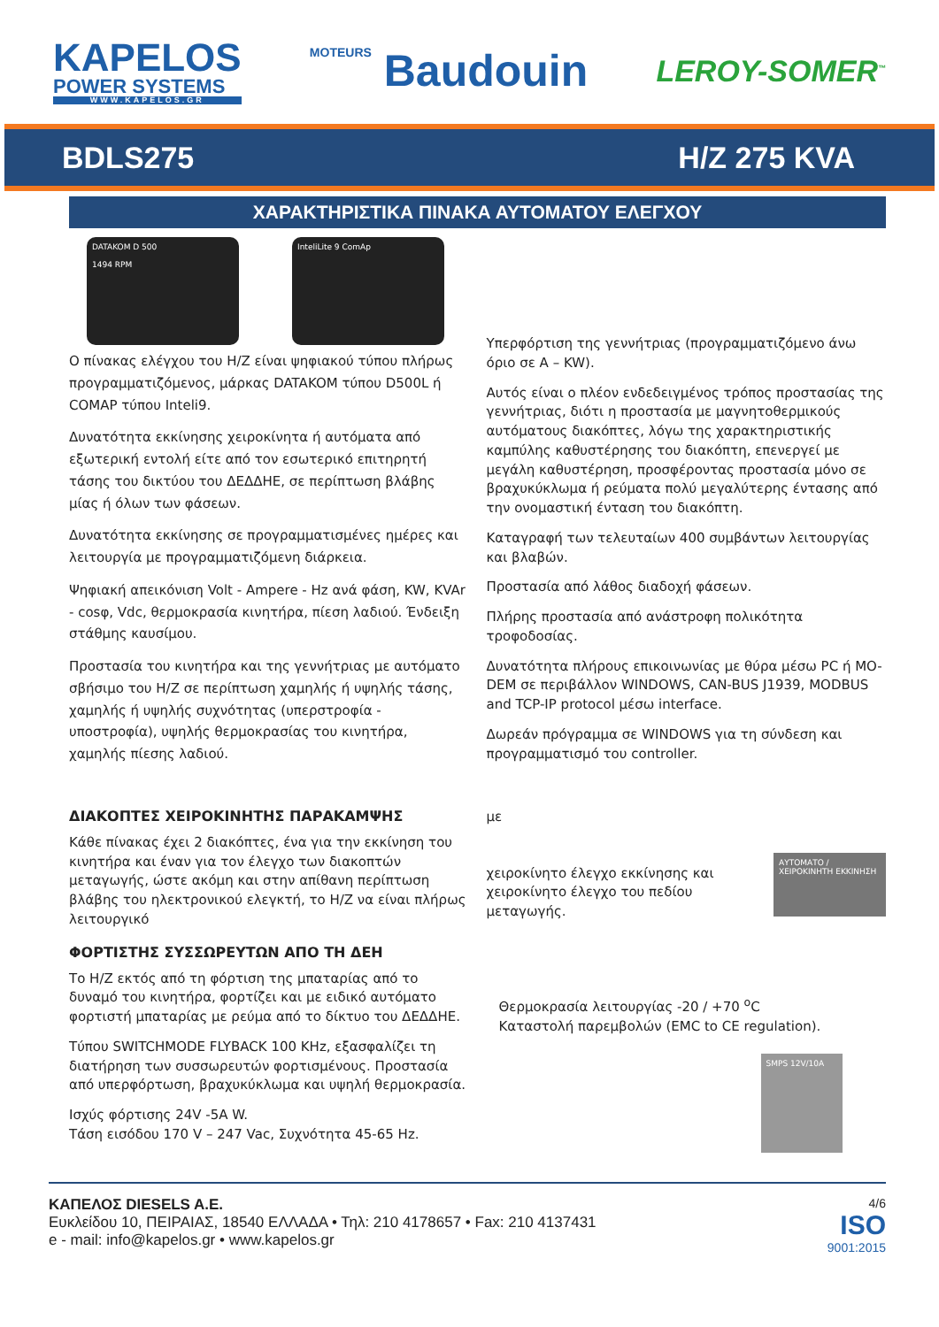KAPELOS
POWER SYSTEMS
WWW.KAPELOS.GR
MOTEURS Baudouin
LEROY-SOMER<sup>™</sup>
BDLS275 H/Z 275 KVA
ΧΑΡΑΚΤΗΡΙΣΤΙΚΑ ΠΙΝΑΚΑ ΑΥΤΟΜΑΤΟΥ ΕΛΕΓΧΟΥ
DATAKOM D 500
1494 RPM
InteliLite 9 ComAp
Ο πίνακας ελέγχου του Η/Ζ είναι ψηφιακού τύπου πλήρως προγραμματιζόμενος, μάρκας DATAKOM τύπου D500L ή COMAP τύπου Inteli9.
Δυνατότητα εκκίνησης χειροκίνητα ή αυτόματα από εξωτερική εντολή είτε από τον εσωτερικό επιτηρητή τάσης του δικτύου του ΔΕΔΔΗΕ, σε περίπτωση βλάβης μίας ή όλων των φάσεων.
Δυνατότητα εκκίνησης σε προγραμματισμένες ημέρες και λειτουργία με προγραμματιζόμενη διάρκεια.
Ψηφιακή απεικόνιση Volt - Ampere - Hz ανά φάση, KW, KVAr - cosφ, Vdc, θερμοκρασία κινητήρα, πίεση λαδιού. Ένδειξη στάθμης καυσίμου.
Προστασία του κινητήρα και της γεννήτριας με αυτόματο σβήσιμο του Η/Ζ σε περίπτωση χαμηλής ή υψηλής τάσης, χαμηλής ή υψηλής συχνότητας (υπερστροφία - υποστροφία), υψηλής θερμοκρασίας του κινητήρα, χαμηλής πίεσης λαδιού.
Υπερφόρτιση της γεννήτριας (προγραμματιζόμενο άνω όριο σε Α – KW).
Αυτός είναι ο πλέον ενδεδειγμένος τρόπος προστασίας της γεννήτριας, διότι η προστασία με μαγνητοθερμικούς αυτόματους διακόπτες, λόγω της χαρακτηριστικής καμπύλης καθυστέρησης του διακόπτη, επενεργεί με μεγάλη καθυστέρηση, προσφέροντας προστασία μόνο σε βραχυκύκλωμα ή ρεύματα πολύ μεγαλύτερης έντασης από την ονομαστική ένταση του διακόπτη.
Καταγραφή των τελευταίων 400 συμβάντων λειτουργίας και βλαβών.
Προστασία από λάθος διαδοχή φάσεων.
Πλήρης προστασία από ανάστροφη πολικότητα τροφοδοσίας.
Δυνατότητα πλήρους επικοινωνίας με θύρα μέσω PC ή MO-DEM σε περιβάλλον WINDOWS, CAN-BUS J1939, MODBUS and TCP-IP protocol μέσω interface.
Δωρεάν πρόγραμμα σε WINDOWS για τη σύνδεση και προγραμματισμό του controller.
ΔΙΑΚΟΠΤΕΣ ΧΕΙΡΟΚΙΝΗΤΗΣ ΠΑΡΑΚΑΜΨΗΣ
Κάθε πίνακας έχει 2 διακόπτες, ένα για την εκκίνηση του κινητήρα και έναν για τον έλεγχο των διακοπτών μεταγωγής, ώστε ακόμη και στην απίθανη περίπτωση βλάβης του ηλεκτρονικού ελεγκτή, το Η/Ζ να είναι πλήρως λειτουργικό
ΦΟΡΤΙΣΤΗΣ ΣΥΣΣΩΡΕΥΤΩΝ ΑΠΟ ΤΗ ΔΕΗ
Το Η/Ζ εκτός από τη φόρτιση της μπαταρίας από το δυναμό του κινητήρα, φορτίζει και με ειδικό αυτόματο φορτιστή μπαταρίας με ρεύμα από το δίκτυο του ΔΕΔΔΗΕ.
Τύπου SWITCHMODE FLYBACK 100 KHz, εξασφαλίζει τη διατήρηση των συσσωρευτών φορτισμένους. Προστασία από υπερφόρτωση, βραχυκύκλωμα και υψηλή θερμοκρασία.
Ισχύς φόρτισης 24V -5A W.
Τάση εισόδου 170 V – 247 Vac, Συχνότητα 45-65 Hz.
με
χειροκίνητο έλεγχο εκκίνησης και χειροκίνητο έλεγχο του πεδίου μεταγωγής.
ΑΥΤΟΜΑΤΟ / ΧΕΙΡΟΚΙΝΗΤΗ ΕΚΚΙΝΗΣΗ
Θερμοκρασία λειτουργίας -20 / +70 <sup>o</sup>C
Καταστολή παρεμβολών (EMC to CE regulation).
SMPS 12V/10A
ΚΑΠΕΛΟΣ DIESELS A.E.
Ευκλείδου 10, ΠΕΙΡΑΙΑΣ, 18540 ΕΛΛΑΔΑ • Τηλ: 210 4178657 • Fax: 210 4137431
e - mail: info@kapelos.gr • www.kapelos.gr
4/6
ISO
9001:2015